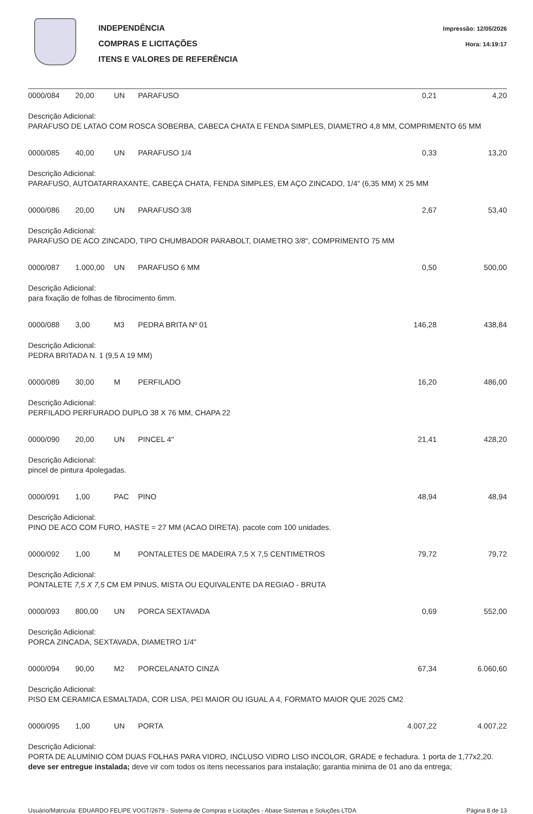INDEPENDÊNCIA
COMPRAS E LICITAÇÕES
ITENS E VALORES DE REFERÊNCIA
Impressão: 12/05/2026
Hora: 14:19:17
| 0000/084 | 20,00 | UN | PARAFUSO | 0,21 | 4,20 |
| Descrição Adicional: PARAFUSO DE LATAO COM ROSCA SOBERBA, CABECA CHATA E FENDA SIMPLES, DIAMETRO 4,8 MM, COMPRIMENTO 65 MM | | | | | |
| 0000/085 | 40,00 | UN | PARAFUSO 1/4 | 0,33 | 13,20 |
| Descrição Adicional: PARAFUSO, AUTOATARRAXANTE, CABEÇA CHATA, FENDA SIMPLES, EM AÇO ZINCADO, 1/4" (6,35 MM) X 25 MM | | | | | |
| 0000/086 | 20,00 | UN | PARAFUSO 3/8 | 2,67 | 53,40 |
| Descrição Adicional: PARAFUSO DE ACO ZINCADO, TIPO CHUMBADOR PARABOLT, DIAMETRO 3/8", COMPRIMENTO 75 MM | | | | | |
| 0000/087 | 1.000,00 | UN | PARAFUSO 6 MM | 0,50 | 500,00 |
| Descrição Adicional: para fixação de folhas de fibrocimento 6mm. | | | | | |
| 0000/088 | 3,00 | M3 | PEDRA BRITA Nº 01 | 146,28 | 438,84 |
| Descrição Adicional: PEDRA BRITADA N. 1 (9,5 A 19 MM) | | | | | |
| 0000/089 | 30,00 | M | PERFILADO | 16,20 | 486,00 |
| Descrição Adicional: PERFILADO PERFURADO DUPLO 38 X 76 MM, CHAPA 22 | | | | | |
| 0000/090 | 20,00 | UN | PINCEL 4" | 21,41 | 428,20 |
| Descrição Adicional: pincel de pintura 4polegadas. | | | | | |
| 0000/091 | 1,00 | PAC | PINO | 48,94 | 48,94 |
| Descrição Adicional: PINO DE ACO COM FURO, HASTE = 27 MM (ACAO DIRETA). pacote com 100 unidades. | | | | | |
| 0000/092 | 1,00 | M | PONTALETES DE MADEIRA 7,5 X 7,5 CENTIMETROS | 79,72 | 79,72 |
| Descrição Adicional: PONTALETE 7,5 X 7,5 CM EM PINUS, MISTA OU EQUIVALENTE DA REGIAO - BRUTA | | | | | |
| 0000/093 | 800,00 | UN | PORCA SEXTAVADA | 0,69 | 552,00 |
| Descrição Adicional: PORCA ZINCADA, SEXTAVADA, DIAMETRO 1/4" | | | | | |
| 0000/094 | 90,00 | M2 | PORCELANATO CINZA | 67,34 | 6.060,60 |
| Descrição Adicional: PISO EM CERAMICA ESMALTADA, COR LISA, PEI MAIOR OU IGUAL A 4, FORMATO MAIOR QUE 2025 CM2 | | | | | |
| 0000/095 | 1,00 | UN | PORTA | 4.007,22 | 4.007,22 |
| Descrição Adicional: PORTA DE ALUMÍNIO COM DUAS FOLHAS PARA VIDRO, INCLUSO VIDRO LISO INCOLOR, GRADE e fechadura. 1 porta de 1,77x2,20. deve ser entregue instalada; deve vir com todos os itens necessarios para instalação; garantia minima de 01 ano da entrega; | | | | | |
Usuário/Matricula: EDUARDO FELIPE VOGT/2679 - Sistema de Compras e Licitações - Abase Sistemas e Soluções LTDA Página 8 de 13